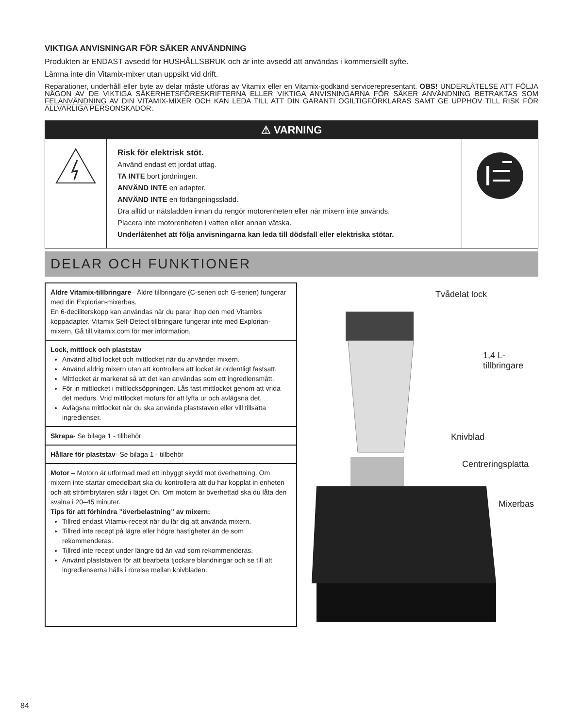VIKTIGA ANVISNINGAR FÖR SÄKER ANVÄNDNING
Produkten är ENDAST avsedd för HUSHÅLLSBRUK och är inte avsedd att användas i kommersiellt syfte.
Lämna inte din Vitamix-mixer utan uppsikt vid drift.
Reparationer, underhåll eller byte av delar måste utföras av Vitamix eller en Vitamix-godkänd servicerepresentant. OBS! UNDERLÅTELSE ATT FÖLJA NÅGON AV DE VIKTIGA SÄKERHETSFÖRESKRIFTERNA ELLER VIKTIGA ANVISNINGARNA FÖR SÄKER ANVÄNDNING BETRAKTAS SOM FELANVÄNDNING AV DIN VITAMIX-MIXER OCH KAN LEDA TILL ATT DIN GARANTI OGILTIGFÖRKLARAS SAMT GE UPPHOV TILL RISK FÖR ALLVARLIGA PERSONSKADOR.
⚠ VARNING
Risk för elektrisk stöt.
Använd endast ett jordat uttag.
TA INTE bort jordningen.
ANVÄND INTE en adapter.
ANVÄND INTE en förlängningssladd.
Dra alltid ur nätsladden innan du rengör motorenheten eller när mixern inte används.
Placera inte motorenheten i vatten eller annan vätska.
Underlåtenhet att följa anvisningarna kan leda till dödsfall eller elektriska stötar.
DELAR OCH FUNKTIONER
Äldre Vitamix-tillbringare– Äldre tillbringare (C-serien och G-serien) fungerar med din Explorian-mixerbas.
En 6-deciliterskopp kan användas när du parar ihop den med Vitamixs koppadapter. Vitamix Self-Detect tillbringare fungerar inte med Explorian-mixern. Gå till vitamix.com för mer information.
Lock, mittlock och plaststav
Använd alltid locket och mittlocket när du använder mixern.
Använd aldrig mixern utan att kontrollera att locket är ordentligt fastsatt.
Mittlocket är markerat så att det kan användas som ett ingrediensmått.
För in mittlocket i mittlocksöppningen. Lås fast mittlocket genom att vrida det medurs. Vrid mittlocket moturs för att lyfta ur och avlägsna det.
Avlägsna mittlocket när du ska använda plaststaven eller vill tillsätta ingredienser.
Skrapa- Se bilaga 1 - tillbehör
Hållare för plaststav- Se bilaga 1 - tillbehör
Motor – Motorn är utformad med ett inbyggt skydd mot överhettning. Om mixern inte startar omedelbart ska du kontrollera att du har kopplat in enheten och att strömbrytaren står i läget On. Om motorn är överhettad ska du låta den svalna i 20–45 minuter.
Tips för att förhindra ”överbelastning” av mixern:
Tillred endast Vitamix-recept när du lär dig att använda mixern.
Tillred inte recept på lägre eller högre hastigheter än de som rekommenderas.
Tillred inte recept under längre tid än vad som rekommenderas.
Använd plaststaven för att bearbeta tjockare blandningar och se till att ingredienserna hålls i rörelse mellan knivbladen.
Tvådelat lock
1,4 L-
tillbringare
Knivblad
Centreringsplatta
Mixerbas
84